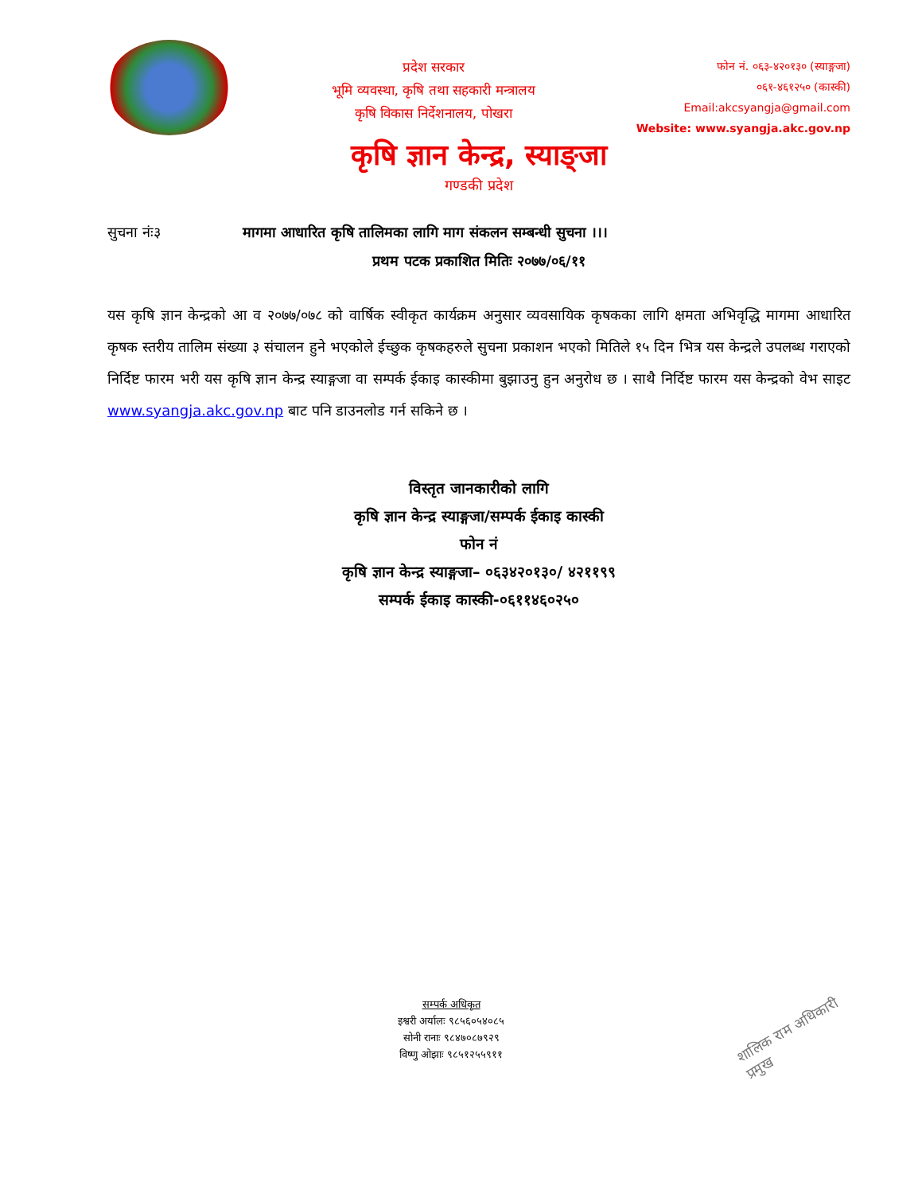प्रदेश सरकार
भूमि व्यवस्था, कृषि तथा सहकारी मन्त्रालय
कृषि विकास निर्देशनालय, पोखरा
फोन नं. ०६३-४२०१३० (स्याङ्गजा)
०६१-४६१२५० (कास्की)
Email:akcsyangja@gmail.com
Website: www.syangja.akc.gov.np
कृषि ज्ञान केन्द्र, स्याङ्जा
गण्डकी प्रदेश
सुचना नंः३ मागमा आधारित कृषि तालिमका लागि माग संकलन सम्बन्धी सुचना ।।।
प्रथम पटक प्रकाशित मितिः २०७७/०६/११
यस कृषि ज्ञान केन्द्रको आ व २०७७/०७८ को वार्षिक स्वीकृत कार्यक्रम अनुसार व्यवसायिक कृषकका लागि क्षमता अभिवृद्धि मागमा आधारित कृषक स्तरीय तालिम संख्या ३ संचालन हुने भएकोले ईच्छुक कृषकहरुले सुचना प्रकाशन भएको मितिले १५ दिन भित्र यस केन्द्रले उपलब्ध गराएको निर्दिष्ट फारम भरी यस कृषि ज्ञान केन्द्र स्याङ्गजा वा सम्पर्क ईकाइ कास्कीमा बुझाउनु हुन अनुरोध छ । साथै निर्दिष्ट फारम यस केन्द्रको वेभ साइट www.syangja.akc.gov.np बाट पनि डाउनलोड गर्न सकिने छ ।
विस्तृत जानकारीको लागि
कृषि ज्ञान केन्द्र स्याङ्गजा/सम्पर्क ईकाइ कास्की
फोन नं
कृषि ज्ञान केन्द्र स्याङ्गजा– ०६३४२०१३०/ ४२११९९
सम्पर्क ईकाइ कास्की-०६११४६०२५०
सम्पर्क अधिकृत
इश्वरी अर्यालः ९८५६०५४०८५
सोनी रानाः ९८४७०८७९२९
विष्णु ओझाः ९८५१२५५९११
शालिक राम अधिकारी
प्रमुख